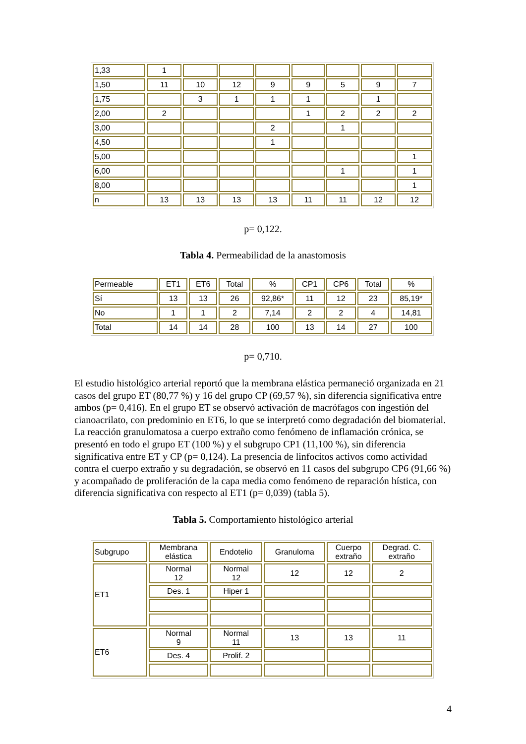| 1,33 | 1 | | | | | | | |
| 1,50 | 11 | 10 | 12 | 9 | 9 | 5 | 9 | 7 |
| 1,75 | | 3 | 1 | 1 | 1 | | 1 | |
| 2,00 | 2 | | | | 1 | 2 | 2 | 2 |
| 3,00 | | | | 2 | | 1 | | |
| 4,50 | | | | 1 | | | | |
| 5,00 | | | | | | | | 1 |
| 6,00 | | | | | | 1 | | 1 |
| 8,00 | | | | | | | | 1 |
| n | 13 | 13 | 13 | 13 | 11 | 11 | 12 | 12 |
p= 0,122.
Tabla 4. Permeabilidad de la anastomosis
| Permeable | ET1 | ET6 | Total | % | CP1 | CP6 | Total | % |
| Sí | 13 | 13 | 26 | 92,86* | 11 | 12 | 23 | 85,19* |
| No | 1 | 1 | 2 | 7,14 | 2 | 2 | 4 | 14,81 |
| Total | 14 | 14 | 28 | 100 | 13 | 14 | 27 | 100 |
p= 0,710.
El estudio histológico arterial reportó que la membrana elástica permaneció organizada en 21 casos del grupo ET (80,77 %) y 16 del grupo CP (69,57 %), sin diferencia significativa entre ambos (p= 0,416). En el grupo ET se observó activación de macrófagos con ingestión del cianoacrilato, con predominio en ET6, lo que se interpretó como degradación del biomaterial. La reacción granulomatosa a cuerpo extraño como fenómeno de inflamación crónica, se presentó en todo el grupo ET (100 %) y el subgrupo CP1 (11,100 %), sin diferencia significativa entre ET y CP (p= 0,124). La presencia de linfocitos activos como actividad contra el cuerpo extraño y su degradación, se observó en 11 casos del subgrupo CP6 (91,66 %) y acompañado de proliferación de la capa media como fenómeno de reparación hística, con diferencia significativa con respecto al ET1 (p= 0,039) (tabla 5).
Tabla 5. Comportamiento histológico arterial
| Subgrupo | Membrana elástica | Endotelio | Granuloma | Cuerpo extraño | Degrad. C. extraño |
| ET1 | Normal 12 | Normal 12 | 12 | 12 | 2 |
| | Des. 1 | Hiper 1 | | | |
| ET6 | Normal 9 | Normal 11 | 13 | 13 | 11 |
| | Des. 4 | Prolif. 2 | | | |
4